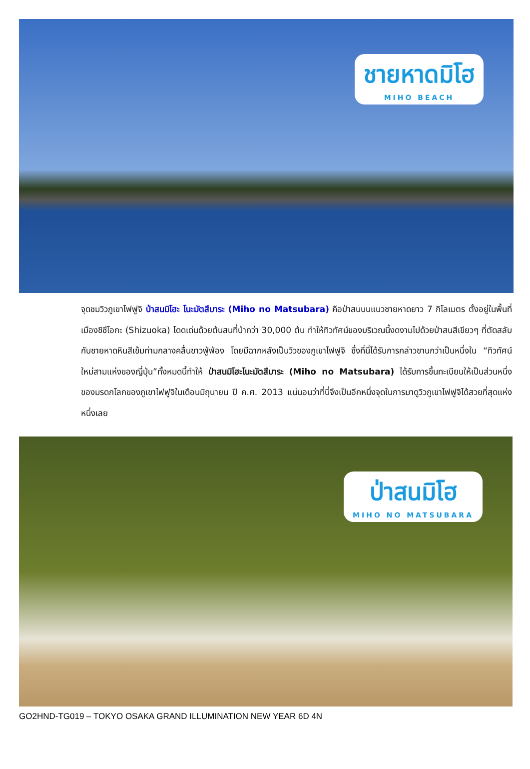ชายหาดมิโฮ
MIHO BEACH
จุดชมวิวภูเขาไฟฟูจิ ป่าสนมิโฮะ โนะมัตสึบาระ (Miho no Matsubara) คือป่าสนบนแนวชายหาดยาว 7 กิโลเมตร ตั้งอยู่ในพื้นที่เมืองชิซึโอกะ (Shizuoka) โดดเด่นด้วยต้นสนที่ป่ากว่า 30,000 ต้น ทำให้ทิวทัศน์ของบริเวณนี้งดงามไปด้วยป่าสนสีเขียวๆ ที่ตัดสลับกับชายหาดหินสีเข้มท่ามกลางคลื่นขาวฟู่ฟ่อง โดยมีฉากหลังเป็นวิวของภูเขาไฟฟูจิ ซึ่งที่นี่ได้รับการกล่าวขานกว่าเป็นหนึ่งใน “ทิวทัศน์ใหม่สามแห่งของญี่ปุ่น”ทั้งหมดนี้ทำให้ ป่าสนมิโฮะโนะมัตสึบาระ (Miho no Matsubara) ได้รับการขึ้นทะเบียนให้เป็นส่วนหนึ่งของมรดกโลกของภูเขาไฟฟูจิในเดือนมิถุนายน ปี ค.ศ. 2013 แน่นอนว่าที่นี่จึงเป็นอีกหนึ่งจุดในการมาดูวิวภูเขาไฟฟูจิได้สวยที่สุดแห่งหนึ่งเลย
ป่าสนมิโฮ
MIHO NO MATSUBARA
GO2HND-TG019 – TOKYO OSAKA GRAND ILLUMINATION NEW YEAR 6D 4N